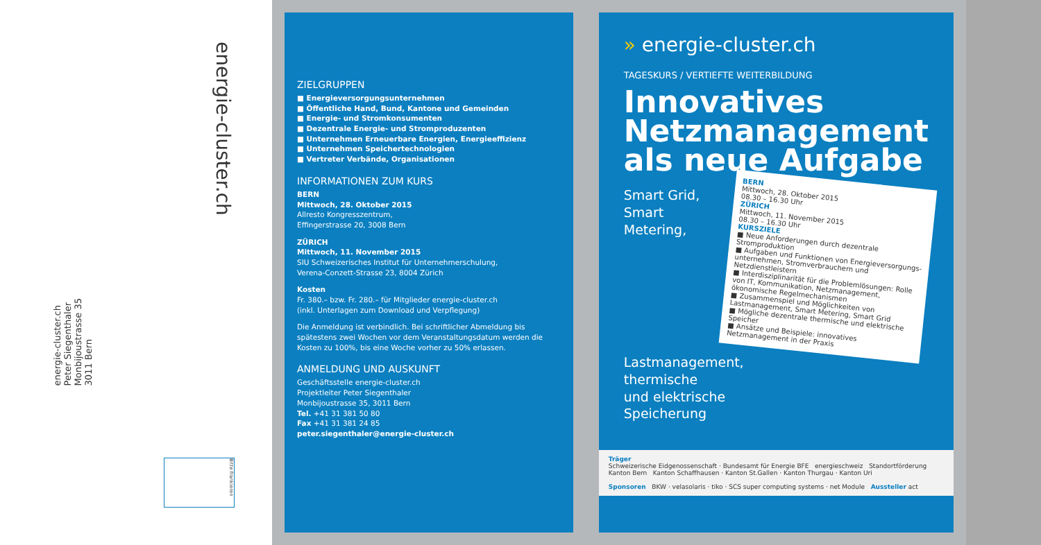energie-cluster.ch
energie-cluster.ch
Peter Siegenthaler
Monbijoustrasse 35
3011 Bern
Bitte frankieren
ZIELGRUPPEN
■ Energieversorgungsunternehmen
■ Öffentliche Hand, Bund, Kantone und Gemeinden
■ Energie- und Stromkonsumenten
■ Dezentrale Energie- und Stromproduzenten
■ Unternehmen Erneuerbare Energien, Energieeffizienz
■ Unternehmen Speichertechnologien
■ Vertreter Verbände, Organisationen
INFORMATIONEN ZUM KURS
BERN
Mittwoch, 28. Oktober 2015
Allresto Kongresszentrum,
Effingerstrasse 20, 3008 Bern
ZÜRICH
Mittwoch, 11. November 2015
SIU Schweizerisches Institut für Unternehmerschulung,
Verena-Conzett-Strasse 23, 8004 Zürich
Kosten
Fr. 380.– bzw. Fr. 280.– für Mitglieder energie-cluster.ch
(inkl. Unterlagen zum Download und Verpflegung)
Die Anmeldung ist verbindlich. Bei schriftlicher Abmeldung bis spätestens zwei Wochen vor dem Veranstaltungsdatum werden die Kosten zu 100%, bis eine Woche vorher zu 50% erlassen.
ANMELDUNG UND AUSKUNFT
Geschäftsstelle energie-cluster.ch
Projektleiter Peter Siegenthaler
Monbijoustrasse 35, 3011 Bern
Tel. +41 31 381 50 80
Fax +41 31 381 24 85
peter.siegenthaler@energie-cluster.ch
» energie-cluster.ch
TAGESKURS / VERTIEFTE WEITERBILDUNG
Innovatives Netzmanagement als neue Aufgabe
BERN
Mittwoch, 28. Oktober 2015
08.30 – 16.30 Uhr
ZÜRICH
Mittwoch, 11. November 2015
08.30 – 16.30 Uhr
KURSZIELE
■ Neue Anforderungen durch dezentrale Stromproduktion
■ Aufgaben und Funktionen von Energieversorgungs-unternehmen, Stromverbrauchern und Netzdienstleistern
■ Interdisziplinarität für die Problemlösungen: Rolle von IT, Kommunikation, Netzmanagement, ökonomische Regelmechanismen
■ Zusammenspiel und Möglichkeiten von Lastmanagement, Smart Metering, Smart Grid
■ Mögliche dezentrale thermische und elektrische Speicher
■ Ansätze und Beispiele: innovatives Netzmanagement in der Praxis
Smart Grid,
Smart Metering,
Lastmanagement,
thermische
und elektrische
Speicherung
Träger
Schweizerische Eidgenossenschaft · Bundesamt für Energie BFE energieschweiz Standortförderung Kanton Bern Kanton Schaffhausen · Kanton St.Gallen · Kanton Thurgau · Kanton Uri
Sponsoren BKW · velasolaris · tiko · SCS super computing systems · net Module Aussteller act